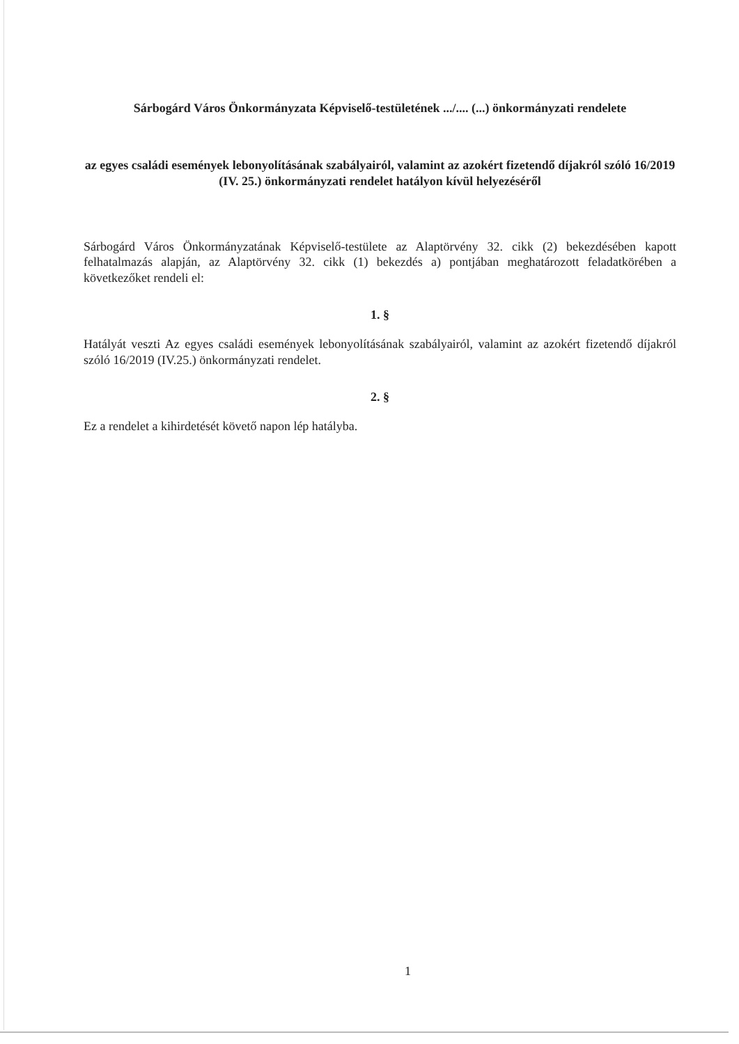Sárbogárd Város Önkormányzata Képviselő-testületének .../.... (...) önkormányzati rendelete
az egyes családi események lebonyolításának szabályairól, valamint az azokért fizetendő díjakról szóló 16/2019 (IV. 25.) önkormányzati rendelet hatályon kívül helyezéséről
Sárbogárd Város Önkormányzatának Képviselő-testülete az Alaptörvény 32. cikk (2) bekezdésében kapott felhatalmazás alapján, az Alaptörvény 32. cikk (1) bekezdés a) pontjában meghatározott feladatkörében a következőket rendeli el:
1. §
Hatályát veszti Az egyes családi események lebonyolításának szabályairól, valamint az azokért fizetendő díjakról szóló 16/2019 (IV.25.) önkormányzati rendelet.
2. §
Ez a rendelet a kihirdetését követő napon lép hatályba.
1